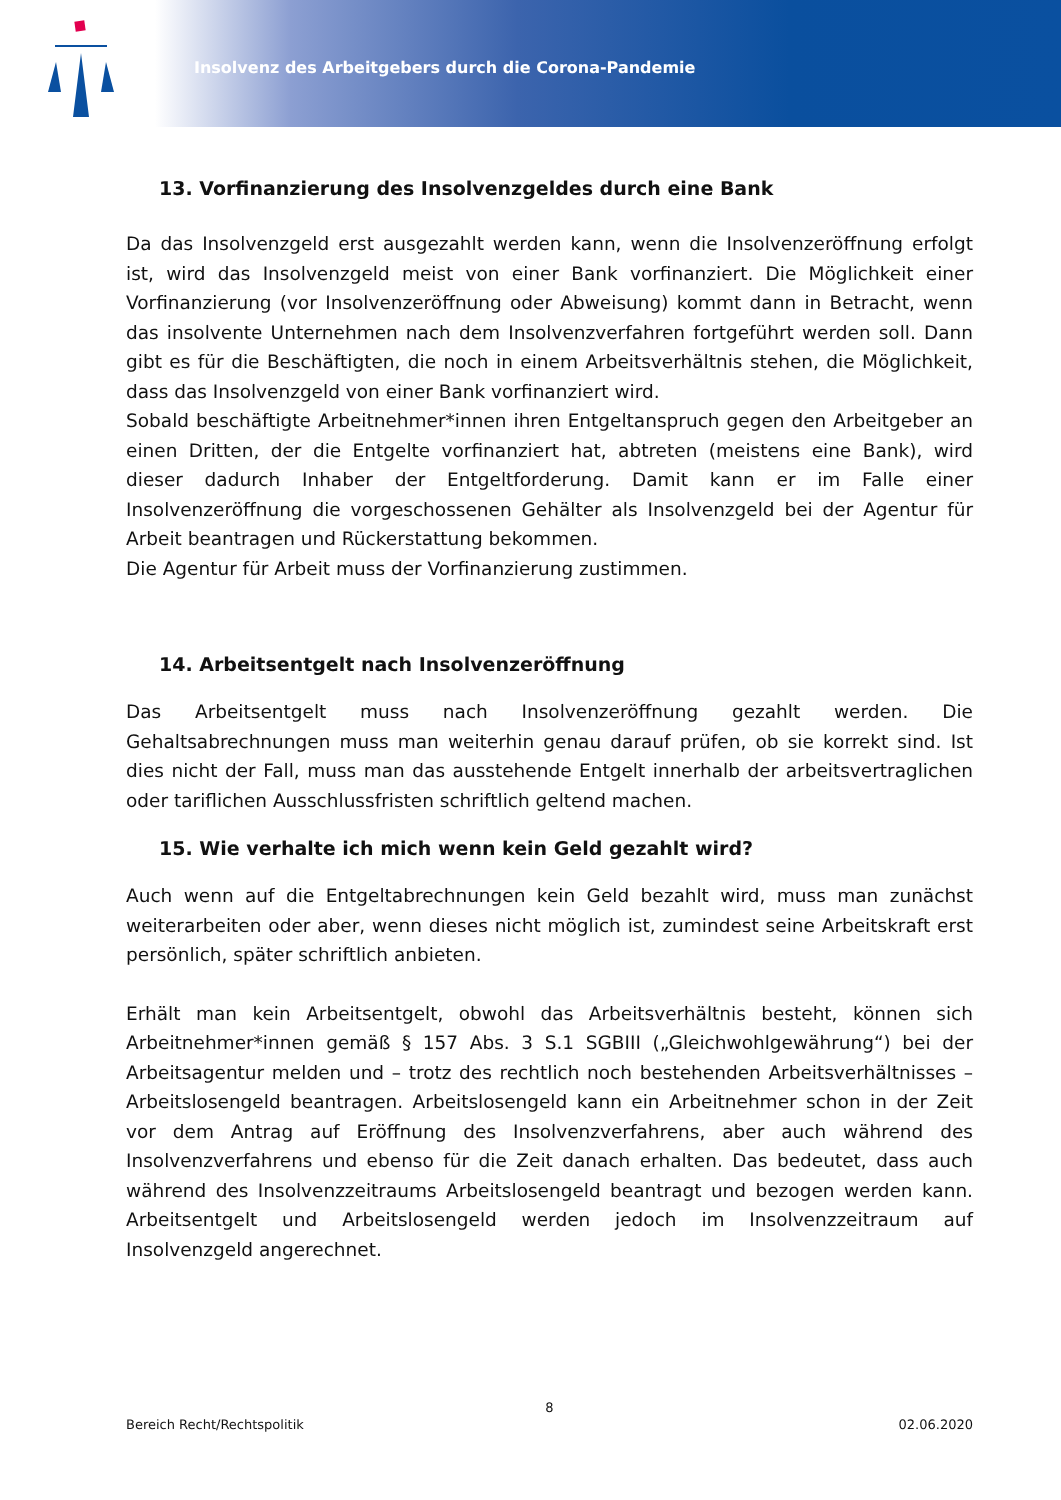Insolvenz des Arbeitgebers durch die Corona-Pandemie
13. Vorfinanzierung des Insolvenzgeldes durch eine Bank
Da das Insolvenzgeld erst ausgezahlt werden kann, wenn die Insolvenzeröffnung erfolgt ist, wird das Insolvenzgeld meist von einer Bank vorfinanziert. Die Möglichkeit einer Vorfinanzierung (vor Insolvenzeröffnung oder Abweisung) kommt dann in Betracht, wenn das insolvente Unternehmen nach dem Insolvenzverfahren fortgeführt werden soll. Dann gibt es für die Beschäftigten, die noch in einem Arbeitsverhältnis stehen, die Möglichkeit, dass das Insolvenzgeld von einer Bank vorfinanziert wird.
Sobald beschäftigte Arbeitnehmer*innen ihren Entgeltanspruch gegen den Arbeitgeber an einen Dritten, der die Entgelte vorfinanziert hat, abtreten (meistens eine Bank), wird dieser dadurch Inhaber der Entgeltforderung. Damit kann er im Falle einer Insolvenzeröffnung die vorgeschossenen Gehälter als Insolvenzgeld bei der Agentur für Arbeit beantragen und Rückerstattung bekommen.
Die Agentur für Arbeit muss der Vorfinanzierung zustimmen.
14. Arbeitsentgelt nach Insolvenzeröffnung
Das Arbeitsentgelt muss nach Insolvenzeröffnung gezahlt werden. Die Gehaltsabrechnungen muss man weiterhin genau darauf prüfen, ob sie korrekt sind. Ist dies nicht der Fall, muss man das ausstehende Entgelt innerhalb der arbeitsvertraglichen oder tariflichen Ausschlussfristen schriftlich geltend machen.
15. Wie verhalte ich mich wenn kein Geld gezahlt wird?
Auch wenn auf die Entgeltabrechnungen kein Geld bezahlt wird, muss man zunächst weiterarbeiten oder aber, wenn dieses nicht möglich ist, zumindest seine Arbeitskraft erst persönlich, später schriftlich anbieten.
Erhält man kein Arbeitsentgelt, obwohl das Arbeitsverhältnis besteht, können sich Arbeitnehmer*innen gemäß § 157 Abs. 3 S.1 SGBIII („Gleichwohlgewährung“) bei der Arbeitsagentur melden und – trotz des rechtlich noch bestehenden Arbeitsverhältnisses – Arbeitslosengeld beantragen. Arbeitslosengeld kann ein Arbeitnehmer schon in der Zeit vor dem Antrag auf Eröffnung des Insolvenzverfahrens, aber auch während des Insolvenzverfahrens und ebenso für die Zeit danach erhalten. Das bedeutet, dass auch während des Insolvenzzeitraums Arbeitslosengeld beantragt und bezogen werden kann. Arbeitsentgelt und Arbeitslosengeld werden jedoch im Insolvenzzeitraum auf Insolvenzgeld angerechnet.
8
Bereich Recht/Rechtspolitik 02.06.2020